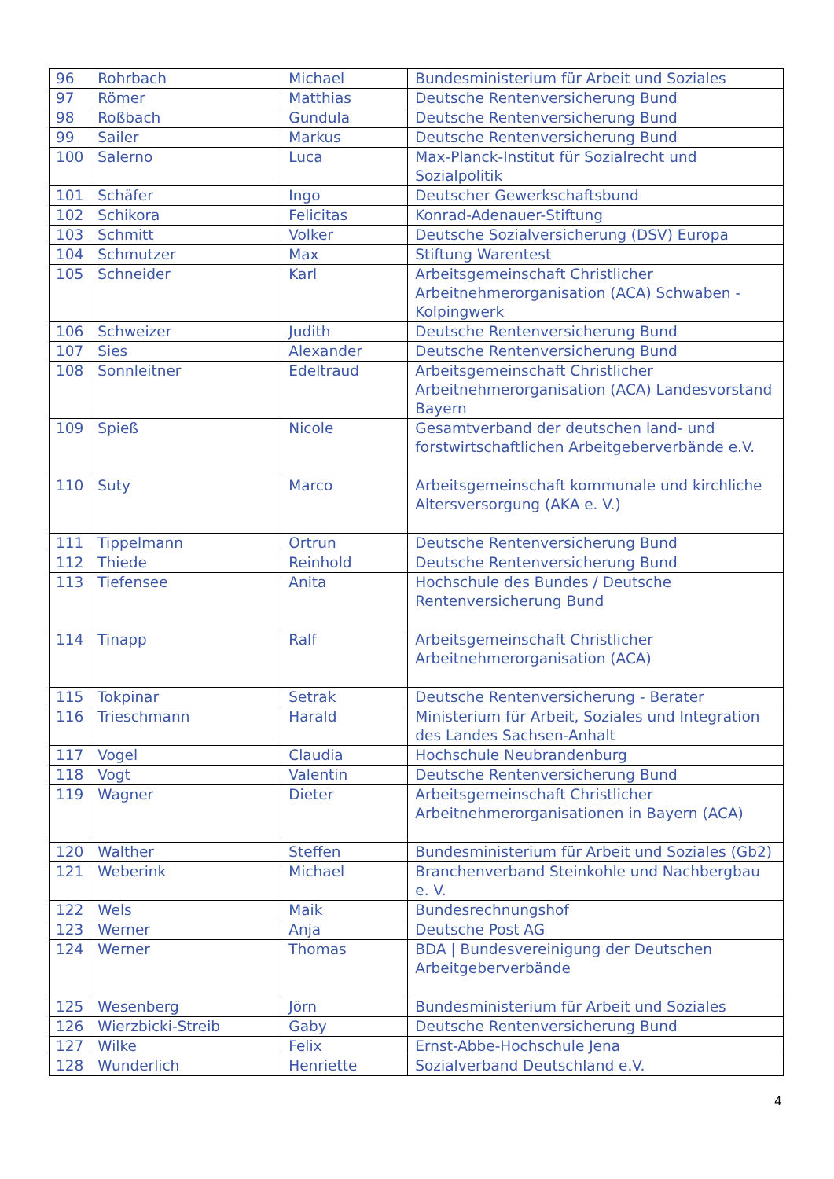| 96 | Rohrbach | Michael | Bundesministerium für Arbeit und Soziales |
| 97 | Römer | Matthias | Deutsche Rentenversicherung Bund |
| 98 | Roßbach | Gundula | Deutsche Rentenversicherung Bund |
| 99 | Sailer | Markus | Deutsche Rentenversicherung Bund |
| 100 | Salerno | Luca | Max-Planck-Institut für Sozialrecht und Sozialpolitik |
| 101 | Schäfer | Ingo | Deutscher Gewerkschaftsbund |
| 102 | Schikora | Felicitas | Konrad-Adenauer-Stiftung |
| 103 | Schmitt | Volker | Deutsche Sozialversicherung (DSV) Europa |
| 104 | Schmutzer | Max | Stiftung Warentest |
| 105 | Schneider | Karl | Arbeitsgemeinschaft Christlicher Arbeitnehmerorganisation (ACA) Schwaben - Kolpingwerk |
| 106 | Schweizer | Judith | Deutsche Rentenversicherung Bund |
| 107 | Sies | Alexander | Deutsche Rentenversicherung Bund |
| 108 | Sonnleitner | Edeltraud | Arbeitsgemeinschaft Christlicher Arbeitnehmerorganisation (ACA) Landesvorstand Bayern |
| 109 | Spieß | Nicole | Gesamtverband der deutschen land- und forstwirtschaftlichen Arbeitgeberverbände e.V. |
| 110 | Suty | Marco | Arbeitsgemeinschaft kommunale und kirchliche Altersversorgung (AKA e. V.) |
| 111 | Tippelmann | Ortrun | Deutsche Rentenversicherung Bund |
| 112 | Thiede | Reinhold | Deutsche Rentenversicherung Bund |
| 113 | Tiefensee | Anita | Hochschule des Bundes / Deutsche Rentenversicherung Bund |
| 114 | Tinapp | Ralf | Arbeitsgemeinschaft Christlicher Arbeitnehmerorganisation (ACA) |
| 115 | Tokpinar | Setrak | Deutsche Rentenversicherung - Berater |
| 116 | Trieschmann | Harald | Ministerium für Arbeit, Soziales und Integration des Landes Sachsen-Anhalt |
| 117 | Vogel | Claudia | Hochschule Neubrandenburg |
| 118 | Vogt | Valentin | Deutsche Rentenversicherung Bund |
| 119 | Wagner | Dieter | Arbeitsgemeinschaft Christlicher Arbeitnehmerorganisationen in Bayern (ACA) |
| 120 | Walther | Steffen | Bundesministerium für Arbeit und Soziales (Gb2) |
| 121 | Weberink | Michael | Branchenverband Steinkohle und Nachbergbau e. V. |
| 122 | Wels | Maik | Bundesrechnungshof |
| 123 | Werner | Anja | Deutsche Post AG |
| 124 | Werner | Thomas | BDA / Bundesvereinigung der Deutschen Arbeitgeberverbände |
| 125 | Wesenberg | Jörn | Bundesministerium für Arbeit und Soziales |
| 126 | Wierzbicki-Streib | Gaby | Deutsche Rentenversicherung Bund |
| 127 | Wilke | Felix | Ernst-Abbe-Hochschule Jena |
| 128 | Wunderlich | Henriette | Sozialverband Deutschland e.V. |
4